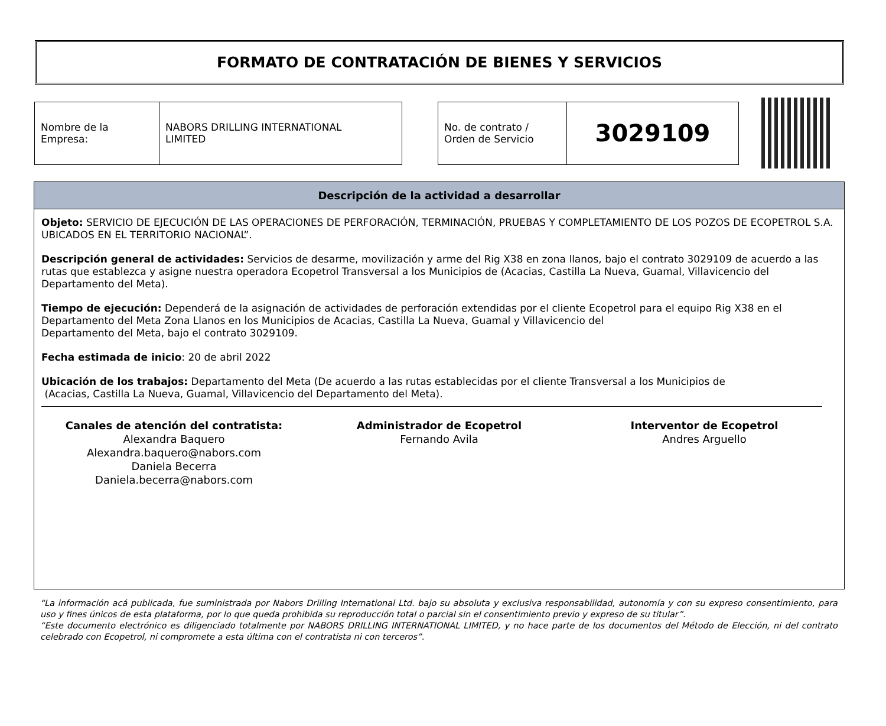FORMATO DE CONTRATACIÓN DE BIENES Y SERVICIOS
| Nombre de la Empresa: | NABORS DRILLING INTERNATIONAL LIMITED |
| No. de contrato / Orden de Servicio | 3029109 |
Descripción de la actividad a desarrollar
Objeto: SERVICIO DE EJECUCIÓN DE LAS OPERACIONES DE PERFORACIÓN, TERMINACIÓN, PRUEBAS Y COMPLETAMIENTO DE LOS POZOS DE ECOPETROL S.A. UBICADOS EN EL TERRITORIO NACIONAL”.
Descripción general de actividades: Servicios de desarme, movilización y arme del Rig X38 en zona llanos, bajo el contrato 3029109 de acuerdo a las rutas que establezca y asigne nuestra operadora Ecopetrol Transversal a los Municipios de (Acacias, Castilla La Nueva, Guamal, Villavicencio del Departamento del Meta).
Tiempo de ejecución: Dependerá de la asignación de actividades de perforación extendidas por el cliente Ecopetrol para el equipo Rig X38 en el Departamento del Meta Zona Llanos en los Municipios de Acacias, Castilla La Nueva, Guamal y Villavicencio del
Departamento del Meta, bajo el contrato 3029109.
Fecha estimada de inicio: 20 de abril 2022
Ubicación de los trabajos: Departamento del Meta (De acuerdo a las rutas establecidas por el cliente Transversal a los Municipios de
(Acacias, Castilla La Nueva, Guamal, Villavicencio del Departamento del Meta).
Canales de atención del contratista:
Alexandra Baquero
Alexandra.baquero@nabors.com
Daniela Becerra
Daniela.becerra@nabors.com
Administrador de Ecopetrol
Fernando Avila
Interventor de Ecopetrol
Andres Arguello
“La información acá publicada, fue suministrada por Nabors Drilling International Ltd. bajo su absoluta y exclusiva responsabilidad, autonomía y con su expreso consentimiento, para uso y fines únicos de esta plataforma, por lo que queda prohibida su reproducción total o parcial sin el consentimiento previo y expreso de su titular”.
“Este documento electrónico es diligenciado totalmente por NABORS DRILLING INTERNATIONAL LIMITED, y no hace parte de los documentos del Método de Elección, ni del contrato celebrado con Ecopetrol, ni compromete a esta última con el contratista ni con terceros”.